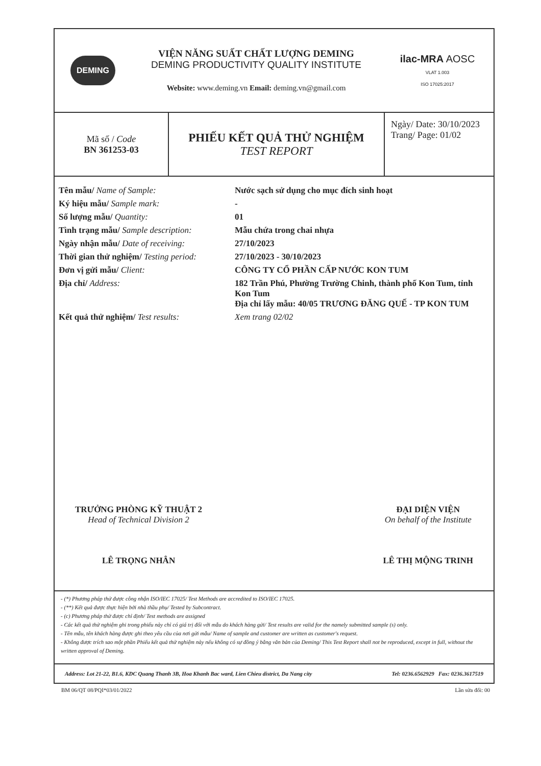DEMING
VIỆN NĂNG SUẤT CHẤT LƯỢNG DEMING
DEMING PRODUCTIVITY QUALITY INSTITUTE
Website: www.deming.vn Email: deming.vn@gmail.com
ilac-MRA AOSC
VLAT 1.003
ISO 17025:2017
| Mã số / Code BN 361253-03 | PHIẾU KẾT QUẢ THỬ NGHIỆM TEST REPORT | Ngày/ Date: 30/10/2023 Trang/ Page: 01/02 |
| Tên mẫu/ Name of Sample: | Nước sạch sử dụng cho mục đích sinh hoạt |
| Ký hiệu mẫu/ Sample mark: | - |
| Số lượng mẫu/ Quantity: | 01 |
| Tình trạng mẫu/ Sample description: | Mẫu chứa trong chai nhựa |
| Ngày nhận mẫu/ Date of receiving: | 27/10/2023 |
| Thời gian thử nghiệm/ Testing period: | 27/10/2023 - 30/10/2023 |
| Đơn vị gửi mẫu/ Client: | CÔNG TY CỔ PHẦN CẤP NƯỚC KON TUM |
| Địa chỉ/ Address: | 182 Trần Phú, Phường Trường Chinh, thành phố Kon Tum, tỉnh Kon Tum Địa chỉ lấy mẫu: 40/05 TRƯƠNG ĐĂNG QUẾ - TP KON TUM |
| Kết quả thử nghiệm/ Test results: | Xem trang 02/02 |
TRƯỞNG PHÒNG KỸ THUẬT 2
Head of Technical Division 2
LÊ TRỌNG NHÂN
ĐẠI DIỆN VIỆN
On behalf of the Institute
LÊ THỊ MỘNG TRINH
- (*) Phương pháp thử được công nhận ISO/IEC 17025/ Test Methods are accredited to ISO/IEC 17025.
- (**) Kết quả được thực hiện bởi nhà thầu phụ/ Tested by Subcontract.
- (c) Phương pháp thử được chỉ định/ Test methods are assigned
- Các kết quả thử nghiệm ghi trong phiếu này chỉ có giá trị đối với mẫu do khách hàng gửi/ Test results are valid for the namely submitted sample (s) only.
- Tên mẫu, tên khách hàng được ghi theo yêu cầu của nơi gửi mẫu/ Name of sample and customer are written as customer's request.
- Không được trích sao một phần Phiếu kết quả thử nghiệm này nếu không có sự đồng ý bằng văn bản của Deming/ This Test Report shall not be reproduced, except in full, without the written approval of Deming.
Address: Lot 21-22, B1.6, KDC Quang Thanh 3B, Hoa Khanh Bac ward, Lien Chieu district, Da Nang city Tel: 0236.6562929 Fax: 0236.3617519
BM 06/QT 08/PQI*03/01/2022 Lần sửa đổi: 00